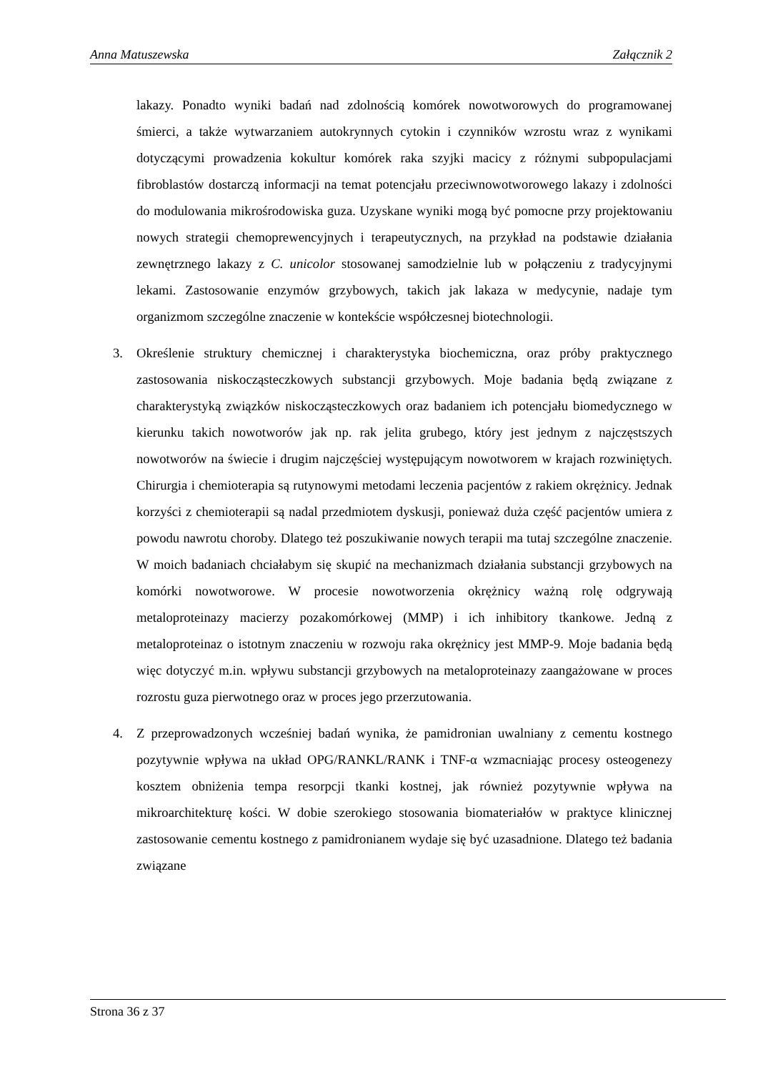Anna Matuszewska Załącznik 2
lakazy. Ponadto wyniki badań nad zdolnością komórek nowotworowych do programowanej śmierci, a także wytwarzaniem autokrynnych cytokin i czynników wzrostu wraz z wynikami dotyczącymi prowadzenia kokultur komórek raka szyjki macicy z różnymi subpopulacjami fibroblastów dostarczą informacji na temat potencjału przeciwnowotworowego lakazy i zdolności do modulowania mikrośrodowiska guza. Uzyskane wyniki mogą być pomocne przy projektowaniu nowych strategii chemoprewencyjnych i terapeutycznych, na przykład na podstawie działania zewnętrznego lakazy z C. unicolor stosowanej samodzielnie lub w połączeniu z tradycyjnymi lekami. Zastosowanie enzymów grzybowych, takich jak lakaza w medycynie, nadaje tym organizmom szczególne znaczenie w kontekście współczesnej biotechnologii.
3. Określenie struktury chemicznej i charakterystyka biochemiczna, oraz próby praktycznego zastosowania niskocząsteczkowych substancji grzybowych. Moje badania będą związane z charakterystyką związków niskocząsteczkowych oraz badaniem ich potencjału biomedycznego w kierunku takich nowotworów jak np. rak jelita grubego, który jest jednym z najczęstszych nowotworów na świecie i drugim najczęściej występującym nowotworem w krajach rozwiniętych. Chirurgia i chemioterapia są rutynowymi metodami leczenia pacjentów z rakiem okrężnicy. Jednak korzyści z chemioterapii są nadal przedmiotem dyskusji, ponieważ duża część pacjentów umiera z powodu nawrotu choroby. Dlatego też poszukiwanie nowych terapii ma tutaj szczególne znaczenie. W moich badaniach chciałabym się skupić na mechanizmach działania substancji grzybowych na komórki nowotworowe. W procesie nowotworzenia okrężnicy ważną rolę odgrywają metaloproteinazy macierzy pozakomórkowej (MMP) i ich inhibitory tkankowe. Jedną z metaloproteinaz o istotnym znaczeniu w rozwoju raka okrężnicy jest MMP-9. Moje badania będą więc dotyczyć m.in. wpływu substancji grzybowych na metaloproteinazy zaangażowane w proces rozrostu guza pierwotnego oraz w proces jego przerzutowania.
4. Z przeprowadzonych wcześniej badań wynika, że pamidronian uwalniany z cementu kostnego pozytywnie wpływa na układ OPG/RANKL/RANK i TNF-α wzmacniając procesy osteogenezy kosztem obniżenia tempa resorpcji tkanki kostnej, jak również pozytywnie wpływa na mikroarchitekturę kości. W dobie szerokiego stosowania biomateriałów w praktyce klinicznej zastosowanie cementu kostnego z pamidronianem wydaje się być uzasadnione. Dlatego też badania związane
Strona 36 z 37